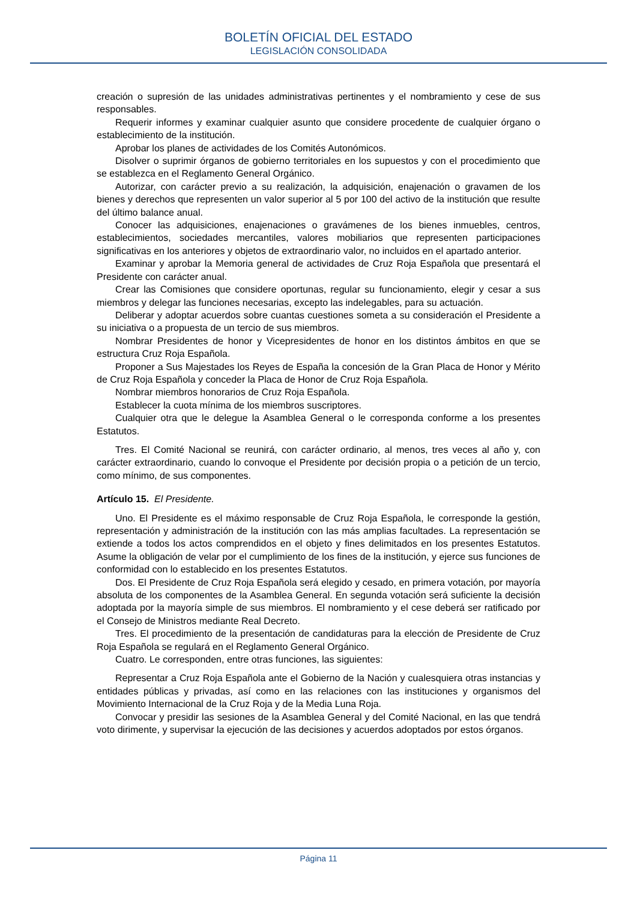BOLETÍN OFICIAL DEL ESTADO
LEGISLACIÓN CONSOLIDADA
creación o supresión de las unidades administrativas pertinentes y el nombramiento y cese de sus responsables.
Requerir informes y examinar cualquier asunto que considere procedente de cualquier órgano o establecimiento de la institución.
Aprobar los planes de actividades de los Comités Autonómicos.
Disolver o suprimir órganos de gobierno territoriales en los supuestos y con el procedimiento que se establezca en el Reglamento General Orgánico.
Autorizar, con carácter previo a su realización, la adquisición, enajenación o gravamen de los bienes y derechos que representen un valor superior al 5 por 100 del activo de la institución que resulte del último balance anual.
Conocer las adquisiciones, enajenaciones o gravámenes de los bienes inmuebles, centros, establecimientos, sociedades mercantiles, valores mobiliarios que representen participaciones significativas en los anteriores y objetos de extraordinario valor, no incluidos en el apartado anterior.
Examinar y aprobar la Memoria general de actividades de Cruz Roja Española que presentará el Presidente con carácter anual.
Crear las Comisiones que considere oportunas, regular su funcionamiento, elegir y cesar a sus miembros y delegar las funciones necesarias, excepto las indelegables, para su actuación.
Deliberar y adoptar acuerdos sobre cuantas cuestiones someta a su consideración el Presidente a su iniciativa o a propuesta de un tercio de sus miembros.
Nombrar Presidentes de honor y Vicepresidentes de honor en los distintos ámbitos en que se estructura Cruz Roja Española.
Proponer a Sus Majestades los Reyes de España la concesión de la Gran Placa de Honor y Mérito de Cruz Roja Española y conceder la Placa de Honor de Cruz Roja Española.
Nombrar miembros honorarios de Cruz Roja Española.
Establecer la cuota mínima de los miembros suscriptores.
Cualquier otra que le delegue la Asamblea General o le corresponda conforme a los presentes Estatutos.
Tres. El Comité Nacional se reunirá, con carácter ordinario, al menos, tres veces al año y, con carácter extraordinario, cuando lo convoque el Presidente por decisión propia o a petición de un tercio, como mínimo, de sus componentes.
Artículo 15. El Presidente.
Uno. El Presidente es el máximo responsable de Cruz Roja Española, le corresponde la gestión, representación y administración de la institución con las más amplias facultades. La representación se extiende a todos los actos comprendidos en el objeto y fines delimitados en los presentes Estatutos. Asume la obligación de velar por el cumplimiento de los fines de la institución, y ejerce sus funciones de conformidad con lo establecido en los presentes Estatutos.
Dos. El Presidente de Cruz Roja Española será elegido y cesado, en primera votación, por mayoría absoluta de los componentes de la Asamblea General. En segunda votación será suficiente la decisión adoptada por la mayoría simple de sus miembros. El nombramiento y el cese deberá ser ratificado por el Consejo de Ministros mediante Real Decreto.
Tres. El procedimiento de la presentación de candidaturas para la elección de Presidente de Cruz Roja Española se regulará en el Reglamento General Orgánico.
Cuatro. Le corresponden, entre otras funciones, las siguientes:
Representar a Cruz Roja Española ante el Gobierno de la Nación y cualesquiera otras instancias y entidades públicas y privadas, así como en las relaciones con las instituciones y organismos del Movimiento Internacional de la Cruz Roja y de la Media Luna Roja.
Convocar y presidir las sesiones de la Asamblea General y del Comité Nacional, en las que tendrá voto dirimente, y supervisar la ejecución de las decisiones y acuerdos adoptados por estos órganos.
Página 11